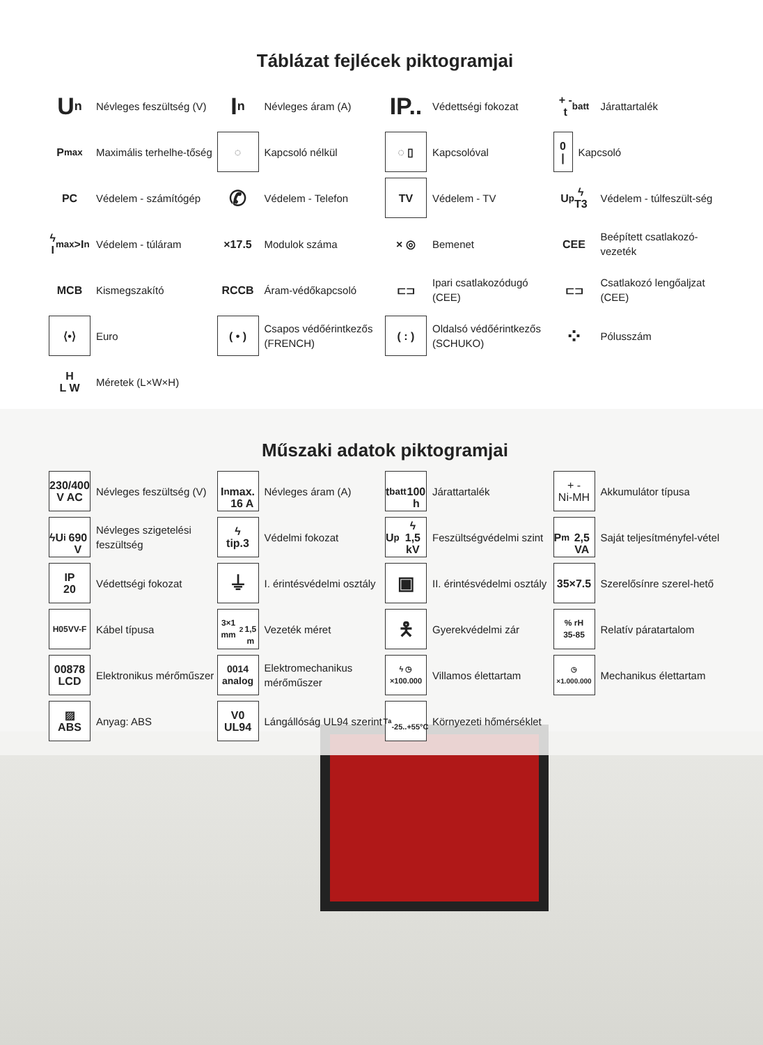Táblázat fejlécek piktogramjai
U<sub>n</sub>
Névleges feszültség (V)
I<sub>n</sub>
Névleges áram (A)
IP..
Védettségi fokozat
+ -
t<sub>batt</sub>
Járattartalék
P<sub>max</sub>
Maximális terhelhe-tőség
◌
Kapcsoló nélkül
◌ ▯
Kapcsolóval
0
|
Kapcsoló
PC
Védelem - számítógép
✆
Védelem - Telefon
TV
Védelem - TV
U<sub>p</sub> ϟ
T3
Védelem - túlfeszült-ség
ϟ
I<sub>max</sub>>I<sub>n</sub>
Védelem - túláram
×17.5
Modulok száma
× ◎
Bemenet
CEE
Beépített csatlakozó-vezeték
MCB
Kismegszakító
RCCB
Áram-védőkapcsoló
⊏⊐
Ipari csatlakozódugó (CEE)
⊏⊐
Csatlakozó lengőaljzat (CEE)
⟨•⟩
Euro
( • )
Csapos védőérintkezős (FRENCH)
( : )
Oldalsó védőérintkezős (SCHUKO)
⁘
Pólusszám
H
L W
Méretek (L×W×H)
Műszaki adatok piktogramjai
230/400
V AC
Névleges feszültség (V)
I<sub>n</sub>
max.
16 A
Névleges áram (A)
t<sub>batt</sub>
100 h
Járattartalék
+ -
Ni-MH
Akkumulátor típusa
ϟU<sub>i</sub>
690 V
Névleges szigetelési feszültség
ϟ
tip.3
Védelmi fokozat
U<sub>p</sub>ϟ
1,5 kV
Feszültségvédelmi szint
P<sub>m</sub>
2,5 VA
Saját teljesítményfel-vétel
IP
20
Védettségi fokozat
⏚
I. érintésvédelmi osztály
▣
II. érintésvédelmi osztály
35×7.5
Szerelősínre szerel-hető
H05VV-F
Kábel típusa
3×1 mm<sup>2</sup>
1,5 m
Vezeték méret
🯅
Gyerekvédelmi zár
% rH
35-85
Relatív páratartalom
00878
LCD
Elektronikus mérőműszer
0014
analog
Elektromechanikus mérőműszer
ϟ ◷
×100.000
Villamos élettartam
◷
×1.000.000
Mechanikus élettartam
▨
ABS
Anyag: ABS
V0
UL94
Lángállóság UL94 szerint
T<sub>a</sub>
-25..+55°C
Környezeti hőmérséklet